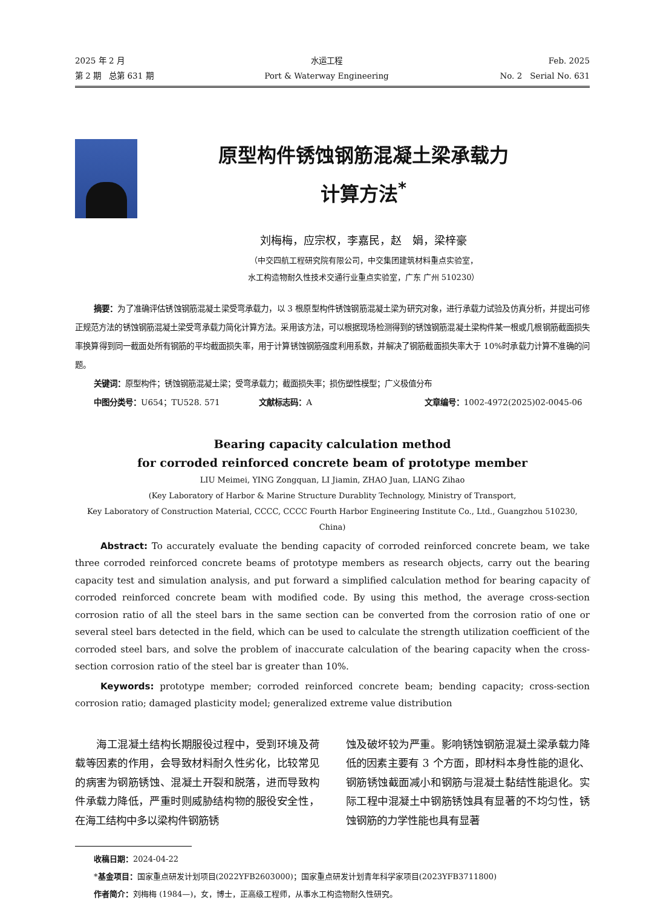2025 年 2 月
第 2 期　总第 631 期
水运工程
Port & Waterway Engineering
Feb. 2025
No. 2　Serial No. 631
原型构件锈蚀钢筋混凝土梁承载力
计算方法<sup>*</sup>
刘梅梅，应宗权，李嘉民，赵　娟，梁梓豪
（中交四航工程研究院有限公司，中交集团建筑材料重点实验室，
水工构造物耐久性技术交通行业重点实验室，广东 广州 510230）
摘要：为了准确评估锈蚀钢筋混凝土梁受弯承载力，以 3 根原型构件锈蚀钢筋混凝土梁为研究对象，进行承载力试验及仿真分析，并提出可修正规范方法的锈蚀钢筋混凝土梁受弯承载力简化计算方法。采用该方法，可以根据现场检测得到的锈蚀钢筋混凝土梁构件某一根或几根钢筋截面损失率换算得到同一截面处所有钢筋的平均截面损失率，用于计算锈蚀钢筋强度利用系数，并解决了钢筋截面损失率大于 10%时承载力计算不准确的问题。
关键词：原型构件；锈蚀钢筋混凝土梁；受弯承载力；截面损失率；损伤塑性模型；广义极值分布
中图分类号：U654；TU528. 571 文献标志码：A 文章编号：1002-4972(2025)02-0045-06
Bearing capacity calculation method
for corroded reinforced concrete beam of prototype member
LIU Meimei, YING Zongquan, LI Jiamin, ZHAO Juan, LIANG Zihao
(Key Laboratory of Harbor & Marine Structure Durablity Technology, Ministry of Transport,
Key Laboratory of Construction Material, CCCC, CCCC Fourth Harbor Engineering Institute Co., Ltd., Guangzhou 510230, China)
Abstract: To accurately evaluate the bending capacity of corroded reinforced concrete beam, we take three corroded reinforced concrete beams of prototype members as research objects, carry out the bearing capacity test and simulation analysis, and put forward a simplified calculation method for bearing capacity of corroded reinforced concrete beam with modified code. By using this method, the average cross-section corrosion ratio of all the steel bars in the same section can be converted from the corrosion ratio of one or several steel bars detected in the field, which can be used to calculate the strength utilization coefficient of the corroded steel bars, and solve the problem of inaccurate calculation of the bearing capacity when the cross-section corrosion ratio of the steel bar is greater than 10%.
Keywords: prototype member; corroded reinforced concrete beam; bending capacity; cross-section corrosion ratio; damaged plasticity model; generalized extreme value distribution
　　海工混凝土结构长期服役过程中，受到环境及荷载等因素的作用，会导致材料耐久性劣化，比较常见的病害为钢筋锈蚀、混凝土开裂和脱落，进而导致构件承载力降低，严重时则威胁结构物的服役安全性，在海工结构中多以梁构件钢筋锈
蚀及破坏较为严重。影响锈蚀钢筋混凝土梁承载力降低的因素主要有 3 个方面，即材料本身性能的退化、钢筋锈蚀截面减小和钢筋与混凝土黏结性能退化。实际工程中混凝土中钢筋锈蚀具有显著的不均匀性，锈蚀钢筋的力学性能也具有显著
收稿日期：2024-04-22
*基金项目：国家重点研发计划项目(2022YFB2603000)；国家重点研发计划青年科学家项目(2023YFB3711800)
作者简介：刘梅梅 (1984—)，女，博士，正高级工程师，从事水工构造物耐久性研究。